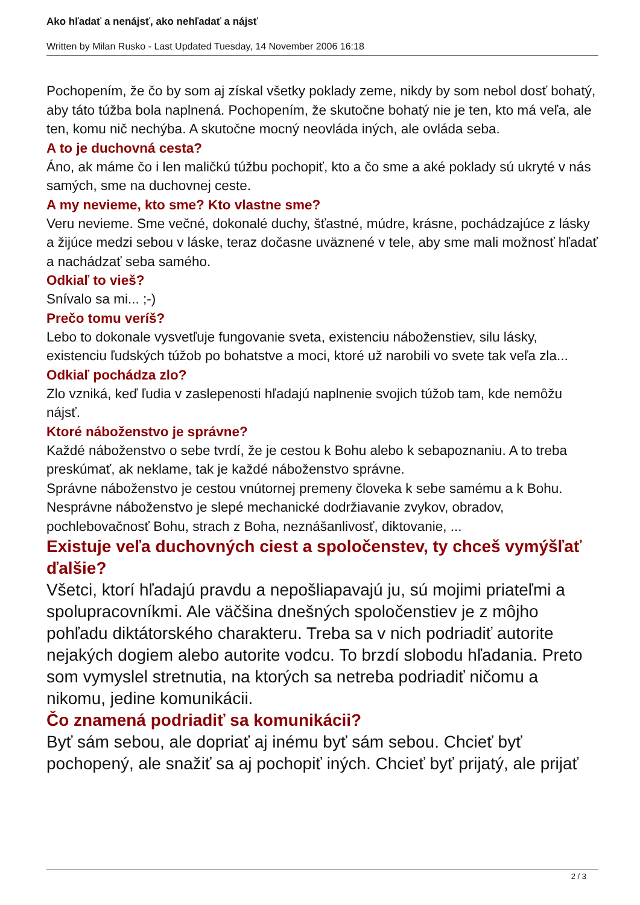Ako hľadať a nenájsť, ako nehľadať a nájsť
Written by Milan Rusko - Last Updated Tuesday, 14 November 2006 16:18
Pochopením, že čo by som aj získal všetky poklady zeme, nikdy by som nebol dosť bohatý, aby táto túžba bola naplnená. Pochopením, že skutočne bohatý nie je ten, kto má veľa, ale ten, komu nič nechýba. A skutočne mocný neovláda iných, ale ovláda seba.
A to je duchovná cesta?
Áno, ak máme čo i len maličkú túžbu pochopiť, kto a čo sme a aké poklady sú ukryté v nás samých, sme na duchovnej ceste.
A my nevieme, kto sme? Kto vlastne sme?
Veru nevieme. Sme večné, dokonalé duchy, šťastné, múdre, krásne, pochádzajúce z lásky a žijúce medzi sebou v láske, teraz dočasne uväznené v tele, aby sme mali možnosť hľadať a nachádzať seba samého.
Odkiaľ to vieš?
Snívalo sa mi... ;-)
Prečo tomu veríš?
Lebo to dokonale vysvetľuje fungovanie sveta, existenciu náboženstiev, silu lásky, existenciu ľudských túžob po bohatstve a moci, ktoré už narobili vo svete tak veľa zla...
Odkiaľ pochádza zlo?
Zlo vzniká, keď ľudia v zaslepenosti hľadajú naplnenie svojich túžob tam, kde nemôžu nájsť.
Ktoré náboženstvo je správne?
Každé náboženstvo o sebe tvrdí, že je cestou k Bohu alebo k sebapoznaniu. A to treba preskúmať, ak neklame, tak je každé náboženstvo správne.
Správne náboženstvo je cestou vnútornej premeny človeka k sebe samému a k Bohu. Nesprávne náboženstvo je slepé mechanické dodržiavanie zvykov, obradov, pochlebovačnosť Bohu, strach z Boha, neznášanlivosť, diktovanie, ...
Existuje veľa duchovných ciest a spoločenstev, ty chceš vymýšľať ďalšie?
Všetci, ktorí hľadajú pravdu a nepošliapavajú ju, sú mojimi priateľmi a spolupracovníkmi. Ale väčšina dnešných spoločenstiev je z môjho pohľadu diktátorského charakteru. Treba sa v nich podriadiť autorite nejakých dogiem alebo autorite vodcu. To brzdí slobodu hľadania. Preto som vymyslel stretnutia, na ktorých sa netreba podriadiť ničomu a nikomu, jedine komunikácii.
Čo znamená podriadiť sa komunikácii?
Byť sám sebou, ale dopriať aj inému byť sám sebou. Chcieť byť pochopený, ale snažiť sa aj pochopiť iných. Chcieť byť prijatý, ale prijať
2 / 3